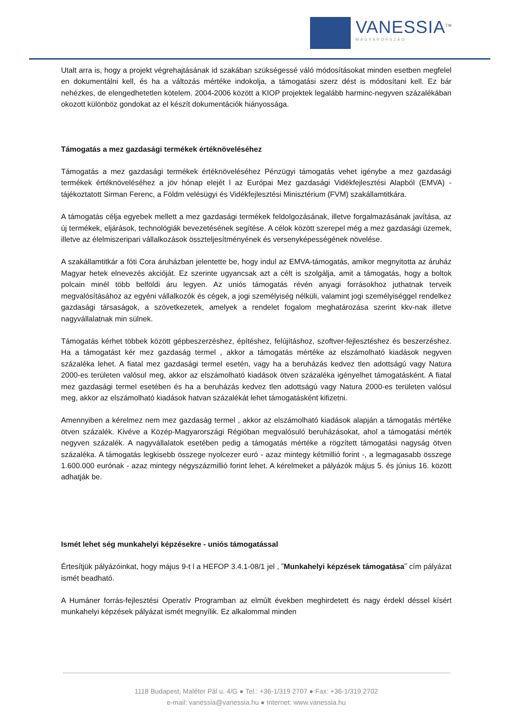VANESSIA<sup>TM</sup>
MAGYARORSZÁG
Utalt arra is, hogy a projekt végrehajtásának id szakában szükségessé váló módosításokat minden esetben megfelel en dokumentálni kell, és ha a változás mértéke indokolja, a támogatási szerz dést is módosítani kell. Ez bár nehézkes, de elengedhetetlen kötelem. 2004-2006 között a KIOP projektek legalább harminc-negyven százalékában okozott különböz gondokat az el készít dokumentációk hiányossága.
Támogatás a mez gazdasági termékek értéknöveléséhez
Támogatás a mez gazdasági termékek értéknöveléséhez Pénzügyi támogatás vehet igénybe a mez gazdasági termékek értéknöveléséhez a jöv hónap elejét l az Európai Mez gazdasági Vidékfejlesztési Alapból (EMVA) - tájékoztatott Sirman Ferenc, a Földm velésügyi és Vidékfejlesztési Minisztérium (FVM) szakállamtitkára.
A támogatás célja egyebek mellett a mez gazdasági termékek feldolgozásának, illetve forgalmazásának javítása, az új termékek, eljárások, technológiák bevezetésének segítése. A célok között szerepel még a mez gazdasági üzemek, illetve az élelmiszeripari vállalkozások összteljesítményének és versenyképességének növelése.
A szakállamtitkár a fóti Cora áruházban jelentette be, hogy indul az EMVA-támogatás, amikor megnyitotta az áruház Magyar hetek elnevezés akcióját. Ez szerinte ugyancsak azt a célt is szolgálja, amit a támogatás, hogy a boltok polcain minél több belföldi áru legyen. Az uniós támogatás révén anyagi forrásokhoz juthatnak terveik megvalósításához az egyéni vállalkozók és cégek, a jogi személyiség nélküli, valamint jogi személyiséggel rendelkez gazdasági társaságok, a szövetkezetek, amelyek a rendelet fogalom meghatározása szerint kkv-nak illetve nagyvállalatnak min sülnek.
Támogatás kérhet többek között gépbeszerzéshez, építéshez, felújításhoz, szoftver-fejlesztéshez és beszerzéshez. Ha a támogatást kér mez gazdaság termel , akkor a támogatás mértéke az elszámolható kiadások negyven százaléka lehet. A fiatal mez gazdasági termel esetén, vagy ha a beruházás kedvez tlen adottságú vagy Natura 2000-es területen valósul meg, akkor az elszámolható kiadások ötven százaléka igényelhet támogatásként. A fiatal mez gazdasági termel esetében és ha a beruházás kedvez tlen adottságú vagy Natura 2000-es területen valósul meg, akkor az elszámolható kiadások hatvan százalékát lehet támogatásként kifizetni.
Amennyiben a kérelmez nem mez gazdaság termel , akkor az elszámolható kiadások alapján a támogatás mértéke ötven százalék. Kivéve a Közép-Magyarországi Régióban megvalósuló beruházásokat, ahol a támogatási mérték negyven százalék. A nagyvállalatok esetében pedig a támogatás mértéke a rögzített támogatási nagyság ötven százaléka. A támogatás legkisebb összege nyolcezer euró - azaz mintegy kétmillió forint -, a legmagasabb összege 1.600.000 eurónak - azaz mintegy négyszázmillió forint lehet. A kérelmeket a pályázók május 5. és június 16. között adhatják be.
Ismét lehet ség munkahelyi képzésekre - uniós támogatással
Értesítjük pályázóinkat, hogy május 9-t l a HEFOP 3.4.1-08/1 jel , ˝Munkahelyi képzések támogatása˝ cím pályázat ismét beadható.
A Humáner forrás-fejlesztési Operatív Programban az elmúlt években meghirdetett és nagy érdekl déssel kísért munkahelyi képzések pályázat ismét megnyílik. Ez alkalommal minden
1118 Budapest, Maléter Pál u. 4/G ● Tel.: +36-1/319 2707 ● Fax: +36-1/319 2702
e-mail: vanessia@vanessia.hu ● Internet: www.vanessia.hu